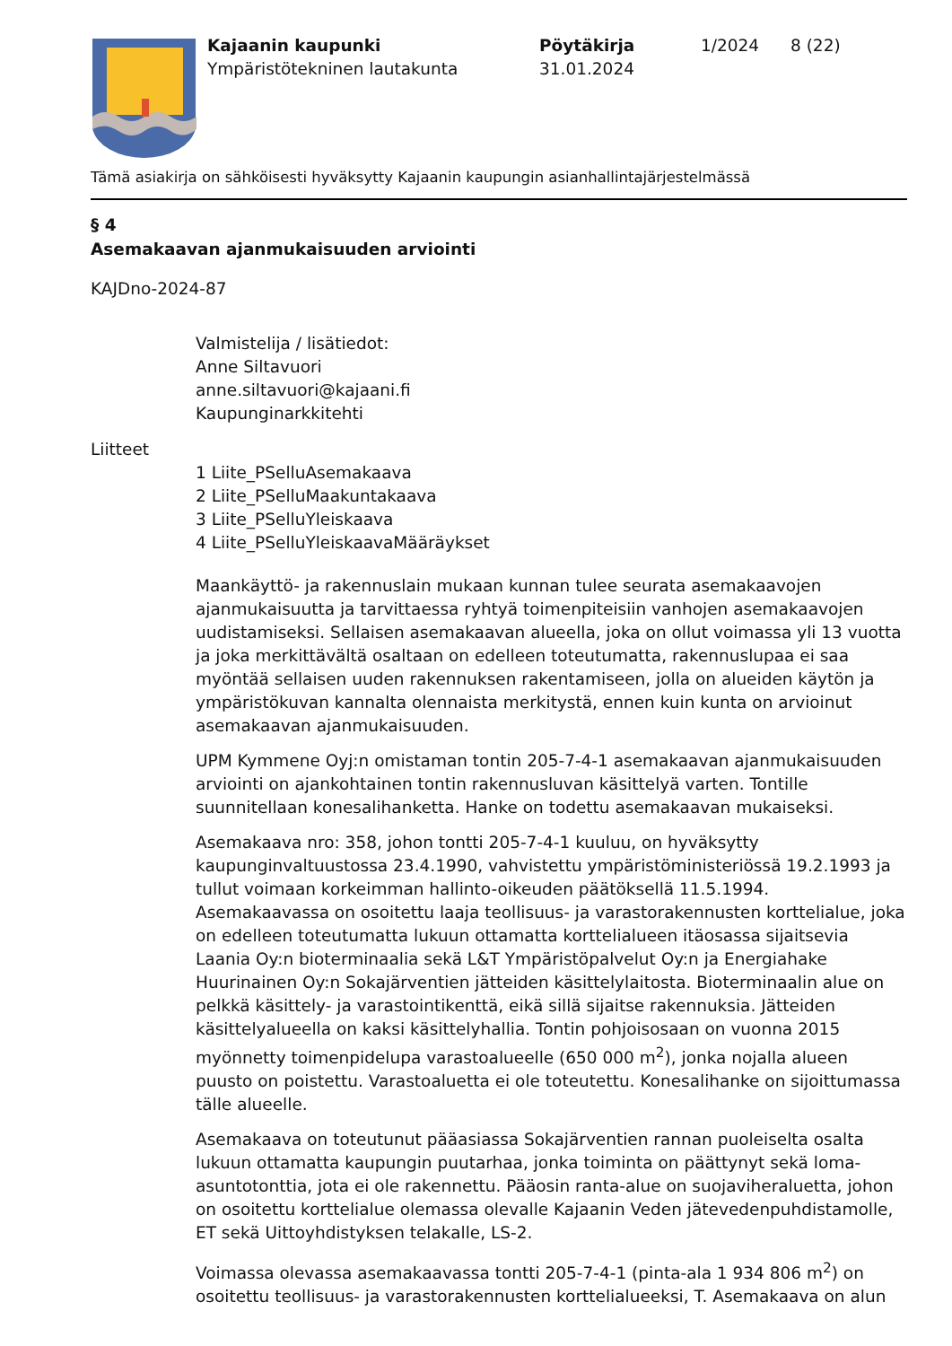Kajaanin kaupunki
Ympäristötekninen lautakunta
Pöytäkirja
31.01.2024
1/2024 8 (22)
Tämä asiakirja on sähköisesti hyväksytty Kajaanin kaupungin asianhallintajärjestelmässä
§ 4
Asemakaavan ajanmukaisuuden arviointi
KAJDno-2024-87
Valmistelija / lisätiedot:
Anne Siltavuori
anne.siltavuori@kajaani.fi
Kaupunginarkkitehti
Liitteet
1 Liite_PSelluAsemakaava
2 Liite_PSelluMaakuntakaava
3 Liite_PSelluYleiskaava
4 Liite_PSelluYleiskaavaMääräykset
Maankäyttö- ja rakennuslain mukaan kunnan tulee seurata asemakaavojen ajanmukaisuutta ja tarvittaessa ryhtyä toimenpiteisiin vanhojen asemakaavojen uudistamiseksi. Sellaisen asemakaavan alueella, joka on ollut voimassa yli 13 vuotta ja joka merkittävältä osaltaan on edelleen toteutumatta, rakennuslupaa ei saa myöntää sellaisen uuden rakennuksen rakentamiseen, jolla on alueiden käytön ja ympäristökuvan kannalta olennaista merkitystä, ennen kuin kunta on arvioinut asemakaavan ajanmukaisuuden.
UPM Kymmene Oyj:n omistaman tontin 205-7-4-1 asemakaavan ajanmukaisuuden arviointi on ajankohtainen tontin rakennusluvan käsittelyä varten. Tontille suunnitellaan konesalihanketta. Hanke on todettu asemakaavan mukaiseksi.
Asemakaava nro: 358, johon tontti 205-7-4-1 kuuluu, on hyväksytty kaupunginvaltuustossa 23.4.1990, vahvistettu ympäristöministeriössä 19.2.1993 ja tullut voimaan korkeimman hallinto-oikeuden päätöksellä 11.5.1994. Asemakaavassa on osoitettu laaja teollisuus- ja varastorakennusten korttelialue, joka on edelleen toteutumatta lukuun ottamatta korttelialueen itäosassa sijaitsevia Laania Oy:n bioterminaalia sekä L&T Ympäristöpalvelut Oy:n ja Energiahake Huurinainen Oy:n Sokajärventien jätteiden käsittelylaitosta. Bioterminaalin alue on pelkkä käsittely- ja varastointikenttä, eikä sillä sijaitse rakennuksia. Jätteiden käsittelyalueella on kaksi käsittelyhallia. Tontin pohjoisosaan on vuonna 2015 myönnetty toimenpidelupa varastoalueelle (650 000 m<sup>2</sup>), jonka nojalla alueen puusto on poistettu. Varastoaluetta ei ole toteutettu. Konesalihanke on sijoittumassa tälle alueelle.
Asemakaava on toteutunut pääasiassa Sokajärventien rannan puoleiselta osalta lukuun ottamatta kaupungin puutarhaa, jonka toiminta on päättynyt sekä loma-asuntotonttia, jota ei ole rakennettu. Pääosin ranta-alue on suojaviheraluetta, johon on osoitettu korttelialue olemassa olevalle Kajaanin Veden jätevedenpuhdistamolle, ET sekä Uittoyhdistyksen telakalle, LS-2.
Voimassa olevassa asemakaavassa tontti 205-7-4-1 (pinta-ala 1 934 806 m<sup>2</sup>) on osoitettu teollisuus- ja varastorakennusten korttelialueeksi, T. Asemakaava on alun